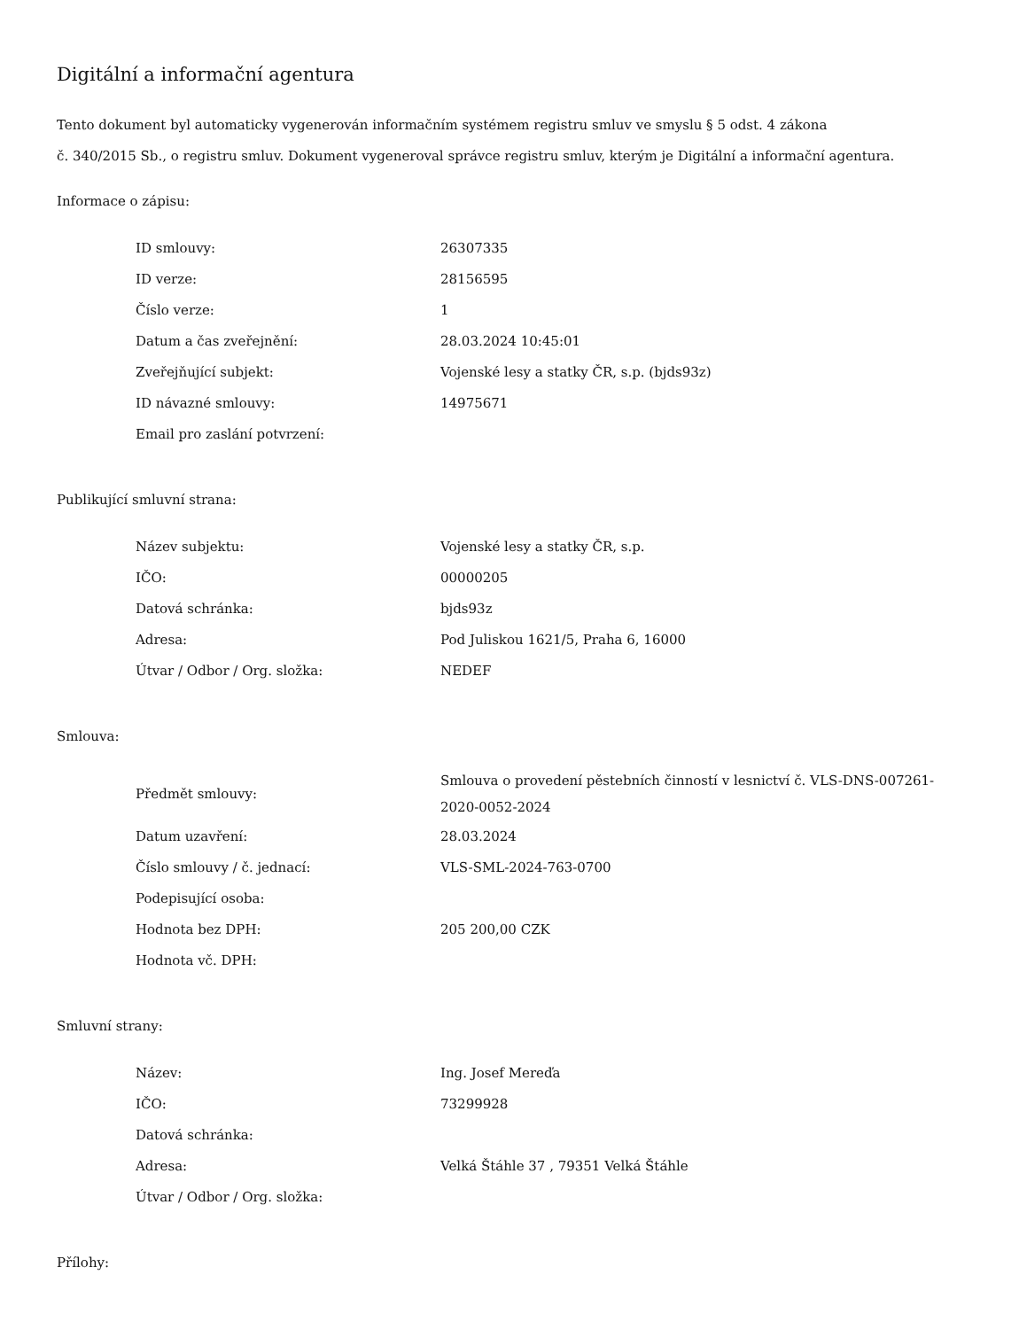Digitální a informační agentura
Tento dokument byl automaticky vygenerován informačním systémem registru smluv ve smyslu § 5 odst. 4 zákona
č. 340/2015 Sb., o registru smluv. Dokument vygeneroval správce registru smluv, kterým je Digitální a informační agentura.
Informace o zápisu:
| ID smlouvy: | 26307335 |
| ID verze: | 28156595 |
| Číslo verze: | 1 |
| Datum a čas zveřejnění: | 28.03.2024 10:45:01 |
| Zveřejňující subjekt: | Vojenské lesy a statky ČR, s.p. (bjds93z) |
| ID návazné smlouvy: | 14975671 |
| Email pro zaslání potvrzení: | |
Publikující smluvní strana:
| Název subjektu: | Vojenské lesy a statky ČR, s.p. |
| IČO: | 00000205 |
| Datová schránka: | bjds93z |
| Adresa: | Pod Juliskou 1621/5, Praha 6, 16000 |
| Útvar / Odbor / Org. složka: | NEDEF |
Smlouva:
| Předmět smlouvy: | Smlouva o provedení pěstebních činností v lesnictví č. VLS-DNS-007261- 2020-0052-2024 |
| Datum uzavření: | 28.03.2024 |
| Číslo smlouvy / č. jednací: | VLS-SML-2024-763-0700 |
| Podepisující osoba: | |
| Hodnota bez DPH: | 205 200,00 CZK |
| Hodnota vč. DPH: | |
Smluvní strany:
| Název: | Ing. Josef Mereďa |
| IČO: | 73299928 |
| Datová schránka: | |
| Adresa: | Velká Štáhle 37 , 79351 Velká Štáhle |
| Útvar / Odbor / Org. složka: | |
Přílohy: